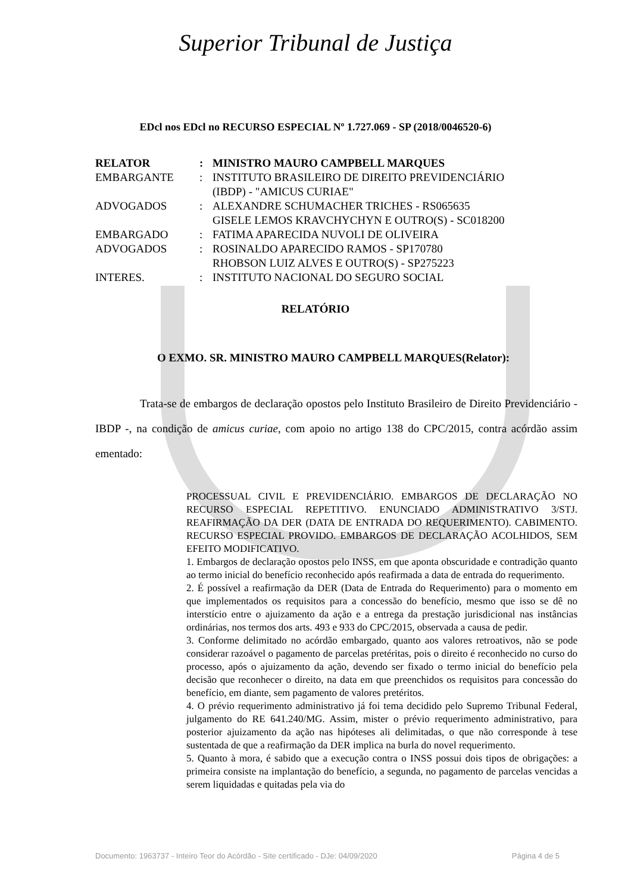Superior Tribunal de Justiça
EDcl nos EDcl no RECURSO ESPECIAL Nº 1.727.069 - SP (2018/0046520-6)
| RELATOR | : | MINISTRO MAURO CAMPBELL MARQUES |
| EMBARGANTE | : | INSTITUTO BRASILEIRO DE DIREITO PREVIDENCIÁRIO (IBDP) - "AMICUS CURIAE" |
| ADVOGADOS | : | ALEXANDRE SCHUMACHER TRICHES - RS065635 GISELE LEMOS KRAVCHYCHYN E OUTRO(S) - SC018200 |
| EMBARGADO | : | FATIMA APARECIDA NUVOLI DE OLIVEIRA |
| ADVOGADOS | : | ROSINALDO APARECIDO RAMOS - SP170780 RHOBSON LUIZ ALVES E OUTRO(S) - SP275223 |
| INTERES. | : | INSTITUTO NACIONAL DO SEGURO SOCIAL |
RELATÓRIO
O EXMO. SR. MINISTRO MAURO CAMPBELL MARQUES(Relator):
Trata-se de embargos de declaração opostos pelo Instituto Brasileiro de Direito Previdenciário - IBDP -, na condição de amicus curiae, com apoio no artigo 138 do CPC/2015, contra acórdão assim ementado:
PROCESSUAL CIVIL E PREVIDENCIÁRIO. EMBARGOS DE DECLARAÇÃO NO RECURSO ESPECIAL REPETITIVO. ENUNCIADO ADMINISTRATIVO 3/STJ. REAFIRMAÇÃO DA DER (DATA DE ENTRADA DO REQUERIMENTO). CABIMENTO. RECURSO ESPECIAL PROVIDO. EMBARGOS DE DECLARAÇÃO ACOLHIDOS, SEM EFEITO MODIFICATIVO.
1. Embargos de declaração opostos pelo INSS, em que aponta obscuridade e contradição quanto ao termo inicial do benefício reconhecido após reafirmada a data de entrada do requerimento.
2. É possível a reafirmação da DER (Data de Entrada do Requerimento) para o momento em que implementados os requisitos para a concessão do benefício, mesmo que isso se dê no interstício entre o ajuizamento da ação e a entrega da prestação jurisdicional nas instâncias ordinárias, nos termos dos arts. 493 e 933 do CPC/2015, observada a causa de pedir.
3. Conforme delimitado no acórdão embargado, quanto aos valores retroativos, não se pode considerar razoável o pagamento de parcelas pretéritas, pois o direito é reconhecido no curso do processo, após o ajuizamento da ação, devendo ser fixado o termo inicial do benefício pela decisão que reconhecer o direito, na data em que preenchidos os requisitos para concessão do benefício, em diante, sem pagamento de valores pretéritos.
4. O prévio requerimento administrativo já foi tema decidido pelo Supremo Tribunal Federal, julgamento do RE 641.240/MG. Assim, mister o prévio requerimento administrativo, para posterior ajuizamento da ação nas hipóteses ali delimitadas, o que não corresponde à tese sustentada de que a reafirmação da DER implica na burla do novel requerimento.
5. Quanto à mora, é sabido que a execução contra o INSS possui dois tipos de obrigações: a primeira consiste na implantação do benefício, a segunda, no pagamento de parcelas vencidas a serem liquidadas e quitadas pela via do
Documento: 1963737 - Inteiro Teor do Acórdão - Site certificado - DJe: 04/09/2020 Página 4 de 5